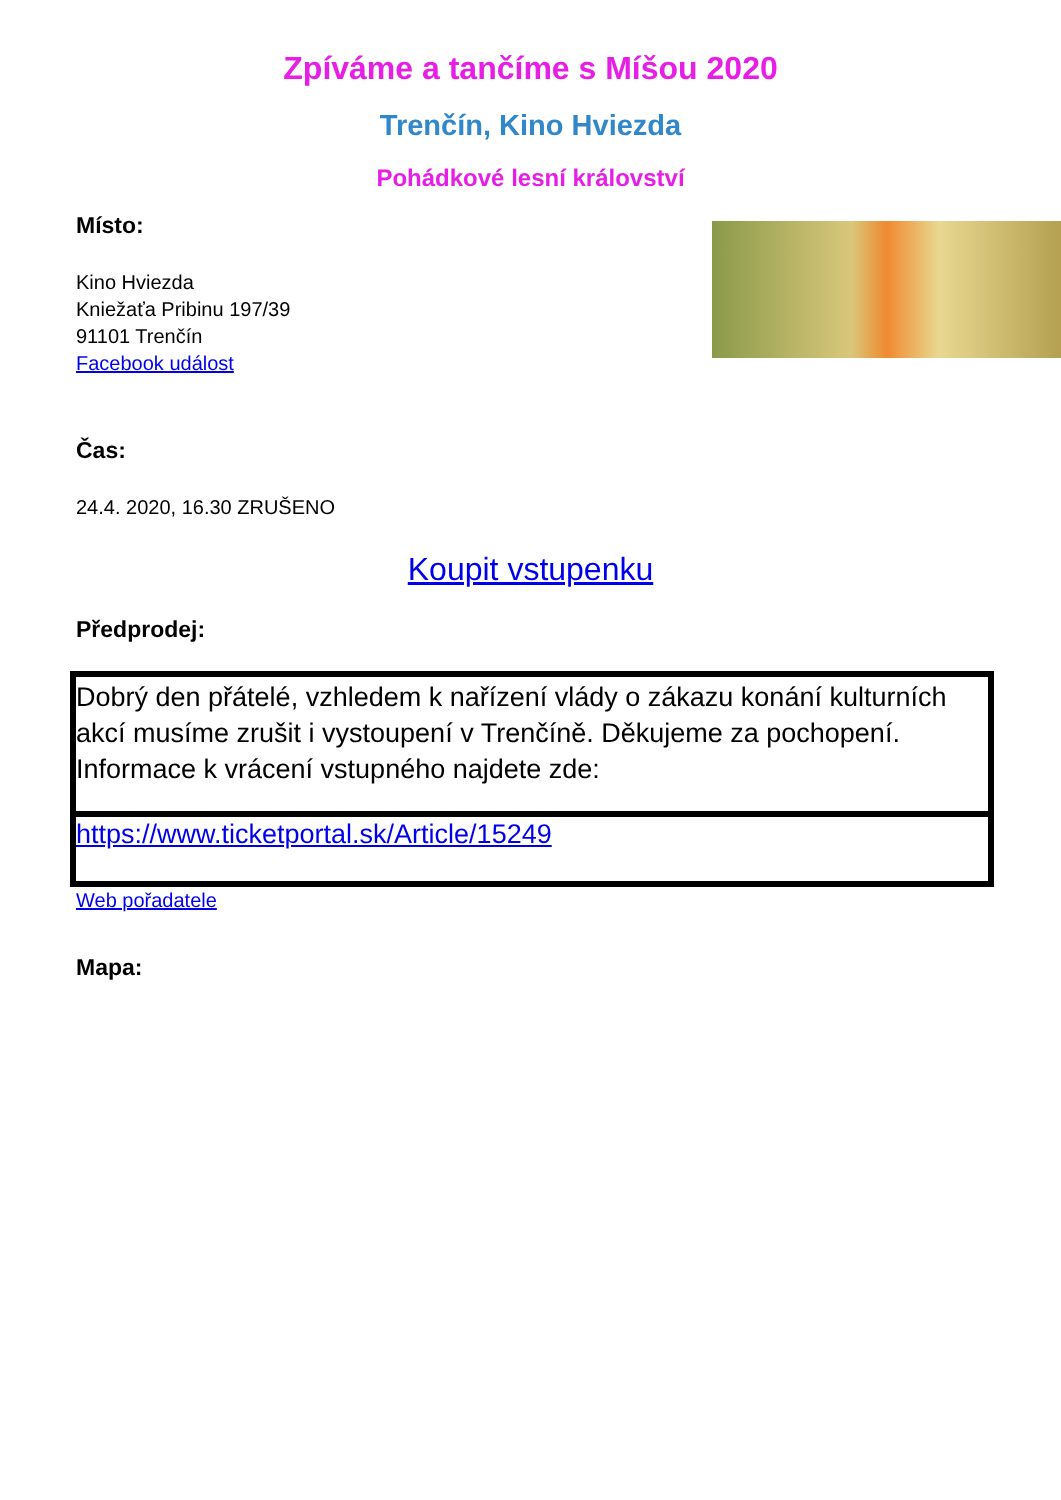Zpíváme a tančíme s Míšou 2020
Trenčín, Kino Hviezda
Pohádkové lesní království
Místo:
Kino Hviezda
Kniežaťa Pribinu 197/39
91101 Trenčín
Facebook událost
Čas:
24.4. 2020, 16.30 ZRUŠENO
Koupit vstupenku
Předprodej:
| Dobrý den přátelé, vzhledem k nařízení vlády o zákazu konání kulturních akcí musíme zrušit i vystoupení v Trenčíně. Děkujeme za pochopení. Informace k vrácení vstupného najdete zde: |
| https://www.ticketportal.sk/Article/15249 |
Web pořadatele
Mapa: